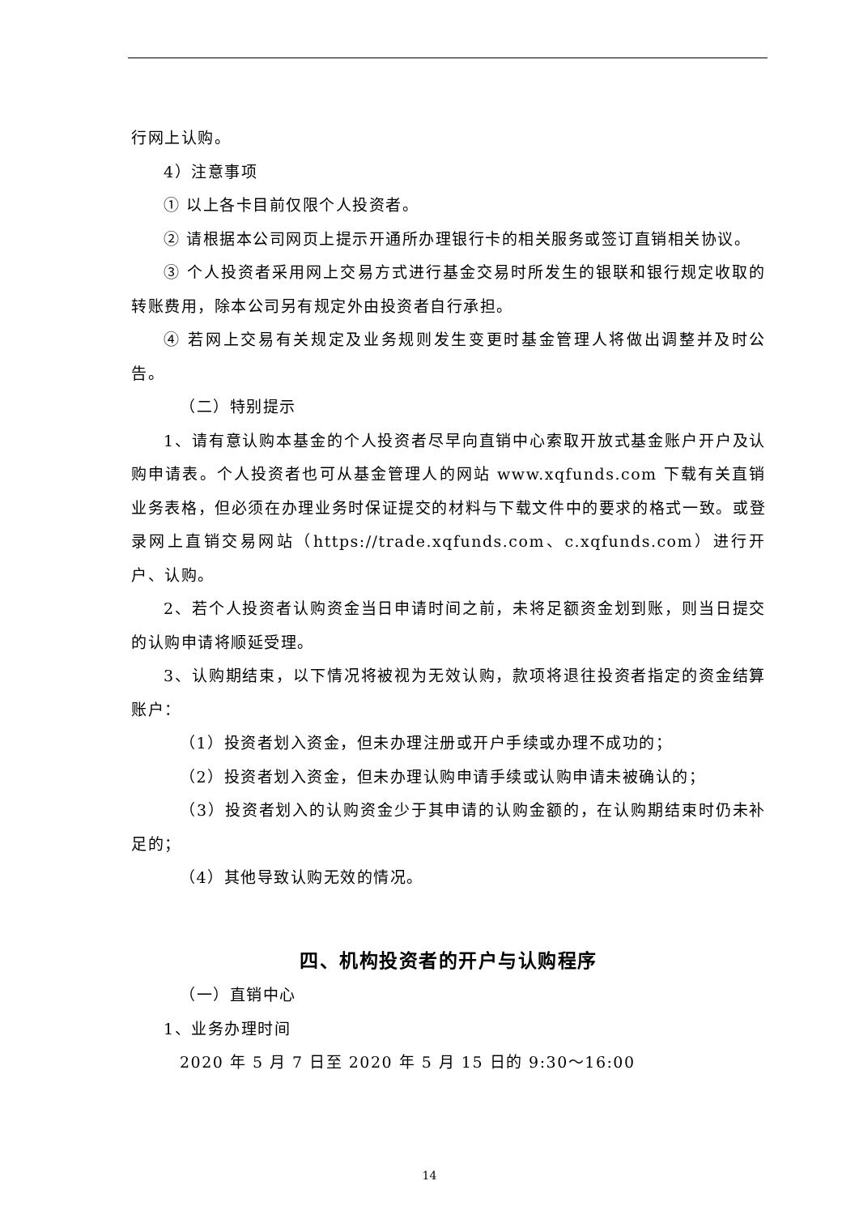行网上认购。
4）注意事项
① 以上各卡目前仅限个人投资者。
② 请根据本公司网页上提示开通所办理银行卡的相关服务或签订直销相关协议。
③ 个人投资者采用网上交易方式进行基金交易时所发生的银联和银行规定收取的转账费用，除本公司另有规定外由投资者自行承担。
④ 若网上交易有关规定及业务规则发生变更时基金管理人将做出调整并及时公告。
（二）特别提示
1、请有意认购本基金的个人投资者尽早向直销中心索取开放式基金账户开户及认购申请表。个人投资者也可从基金管理人的网站 www.xqfunds.com 下载有关直销业务表格，但必须在办理业务时保证提交的材料与下载文件中的要求的格式一致。或登录网上直销交易网站（https://trade.xqfunds.com、c.xqfunds.com）进行开户、认购。
2、若个人投资者认购资金当日申请时间之前，未将足额资金划到账，则当日提交的认购申请将顺延受理。
3、认购期结束，以下情况将被视为无效认购，款项将退往投资者指定的资金结算账户：
（1）投资者划入资金，但未办理注册或开户手续或办理不成功的；
（2）投资者划入资金，但未办理认购申请手续或认购申请未被确认的；
（3）投资者划入的认购资金少于其申请的认购金额的，在认购期结束时仍未补足的；
（4）其他导致认购无效的情况。
四、机构投资者的开户与认购程序
（一）直销中心
1、业务办理时间
2020 年 5 月 7 日至 2020 年 5 月 15 日的 9:30～16:00
14